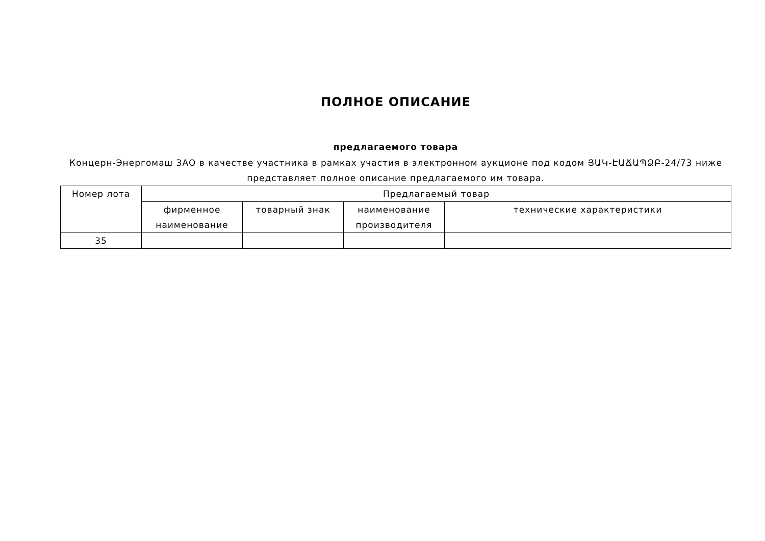ПОЛНОЕ ОПИСАНИЕ
предлагаемого товара
Концерн-Энергомаш ЗАО в качестве участника в рамках участия в электронном аукционе под кодом ՅԱԿ-ԷԱՃԱՊՁԲ-24/73 ниже представляет полное описание предлагаемого им товара.
| Номер лота | Предлагаемый товар | | | |
| --- | --- | --- | --- | --- |
| | фирменное наименование | товарный знак | наименование производителя | технические характеристики |
| 35 | | | | |